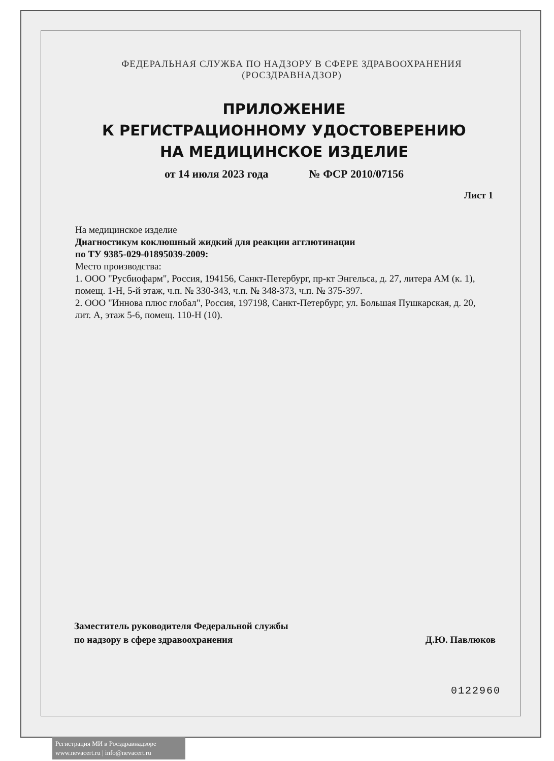ФЕДЕРАЛЬНАЯ СЛУЖБА ПО НАДЗОРУ В СФЕРЕ ЗДРАВООХРАНЕНИЯ
(РОСЗДРАВНАДЗОР)
ПРИЛОЖЕНИЕ
К РЕГИСТРАЦИОННОМУ УДОСТОВЕРЕНИЮ
НА МЕДИЦИНСКОЕ ИЗДЕЛИЕ
от 14 июля 2023 года № ФСР 2010/07156
Лист 1
На медицинское изделие
Диагностикум коклюшный жидкий для реакции агглютинации
по ТУ 9385-029-01895039-2009:
Место производства:
1. ООО "Русбиофарм", Россия, 194156, Санкт-Петербург, пр-кт Энгельса, д. 27, литера АМ (к. 1), помещ. 1-Н, 5-й этаж, ч.п. № 330-343, ч.п. № 348-373, ч.п. № 375-397.
2. ООО "Иннова плюс глобал", Россия, 197198, Санкт-Петербург, ул. Большая Пушкарская, д. 20, лит. А, этаж 5-6, помещ. 110-Н (10).
Заместитель руководителя Федеральной службы
по надзору в сфере здравоохранения
Д.Ю. Павлюков
0122960
Регистрация МИ в Росздравнадзоре
www.nevacert.ru | info@nevacert.ru